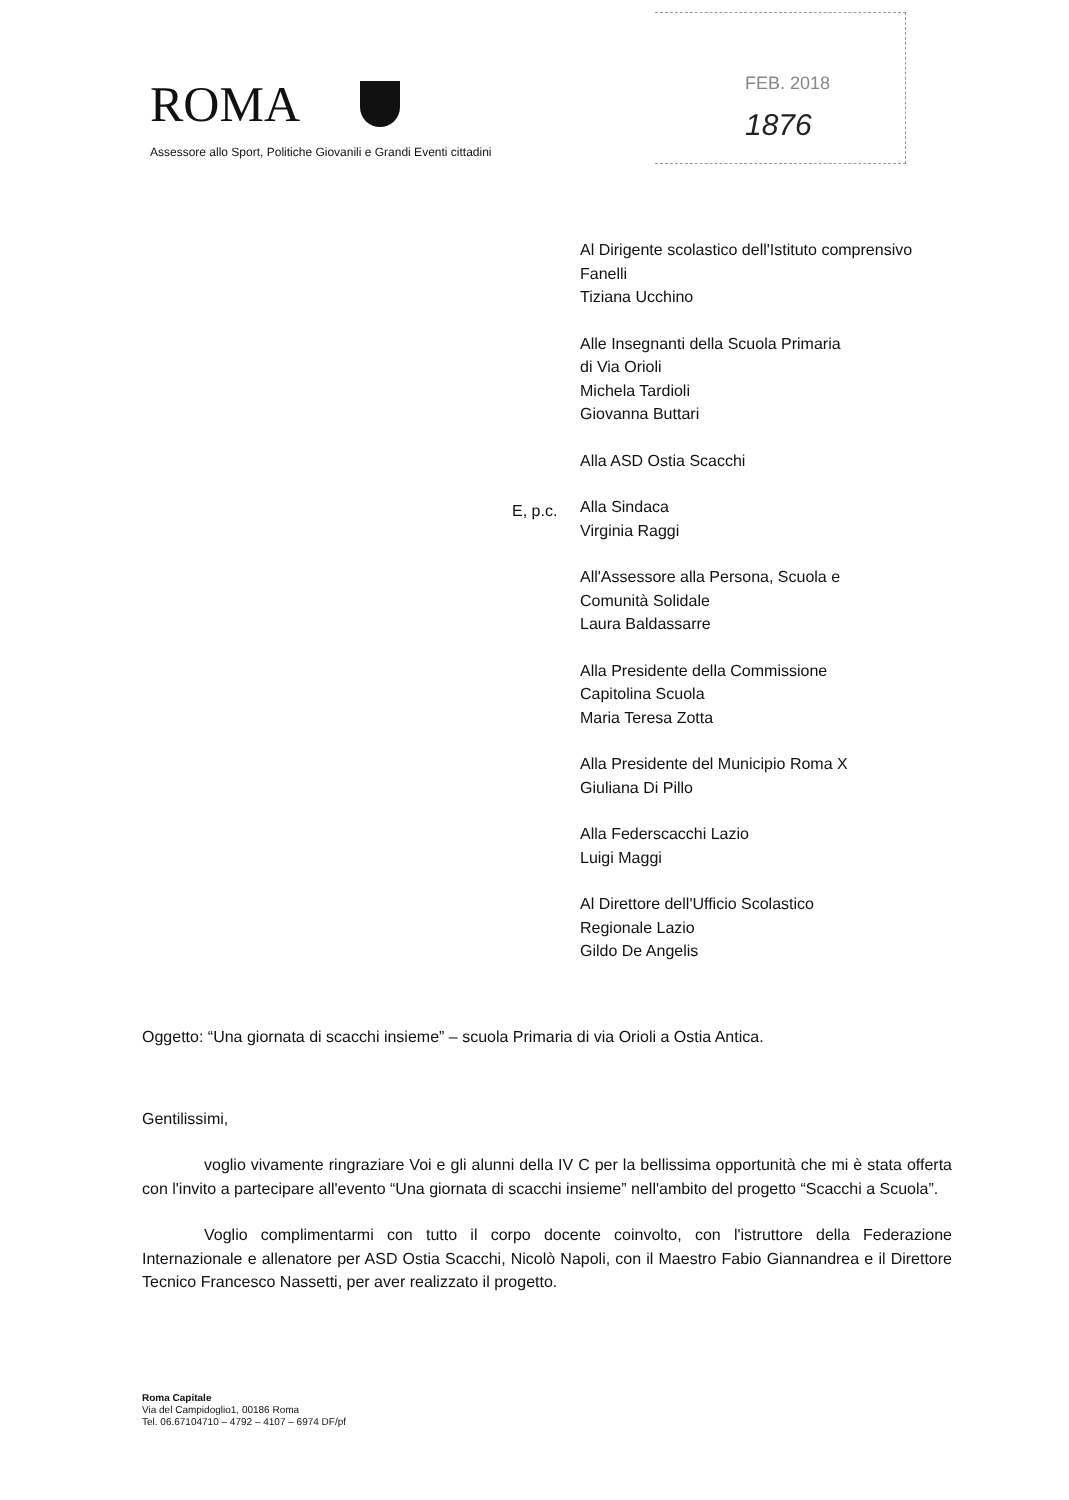ROMA
Assessore allo Sport, Politiche Giovanili e Grandi Eventi cittadini
FEB. 2018
1876
E, p.c.
Al Dirigente scolastico dell'Istituto comprensivo
Fanelli
Tiziana Ucchino
Alle Insegnanti della Scuola Primaria
di Via Orioli
Michela Tardioli
Giovanna Buttari
Alla ASD Ostia Scacchi
Alla Sindaca
Virginia Raggi
All'Assessore alla Persona, Scuola e
Comunità Solidale
Laura Baldassarre
Alla Presidente della Commissione
Capitolina Scuola
Maria Teresa Zotta
Alla Presidente del Municipio Roma X
Giuliana Di Pillo
Alla Federscacchi Lazio
Luigi Maggi
Al Direttore dell'Ufficio Scolastico
Regionale Lazio
Gildo De Angelis
Oggetto: “Una giornata di scacchi insieme” – scuola Primaria di via Orioli a Ostia Antica.
Gentilissimi,
voglio vivamente ringraziare Voi e gli alunni della IV C per la bellissima opportunità che mi è stata offerta con l'invito a partecipare all'evento “Una giornata di scacchi insieme” nell'ambito del progetto “Scacchi a Scuola”.
Voglio complimentarmi con tutto il corpo docente coinvolto, con l'istruttore della Federazione Internazionale e allenatore per ASD Ostia Scacchi, Nicolò Napoli, con il Maestro Fabio Giannandrea e il Direttore Tecnico Francesco Nassetti, per aver realizzato il progetto.
Roma Capitale
Via del Campidoglio1, 00186 Roma
Tel. 06.67104710 – 4792 – 4107 – 6974 DF/pf